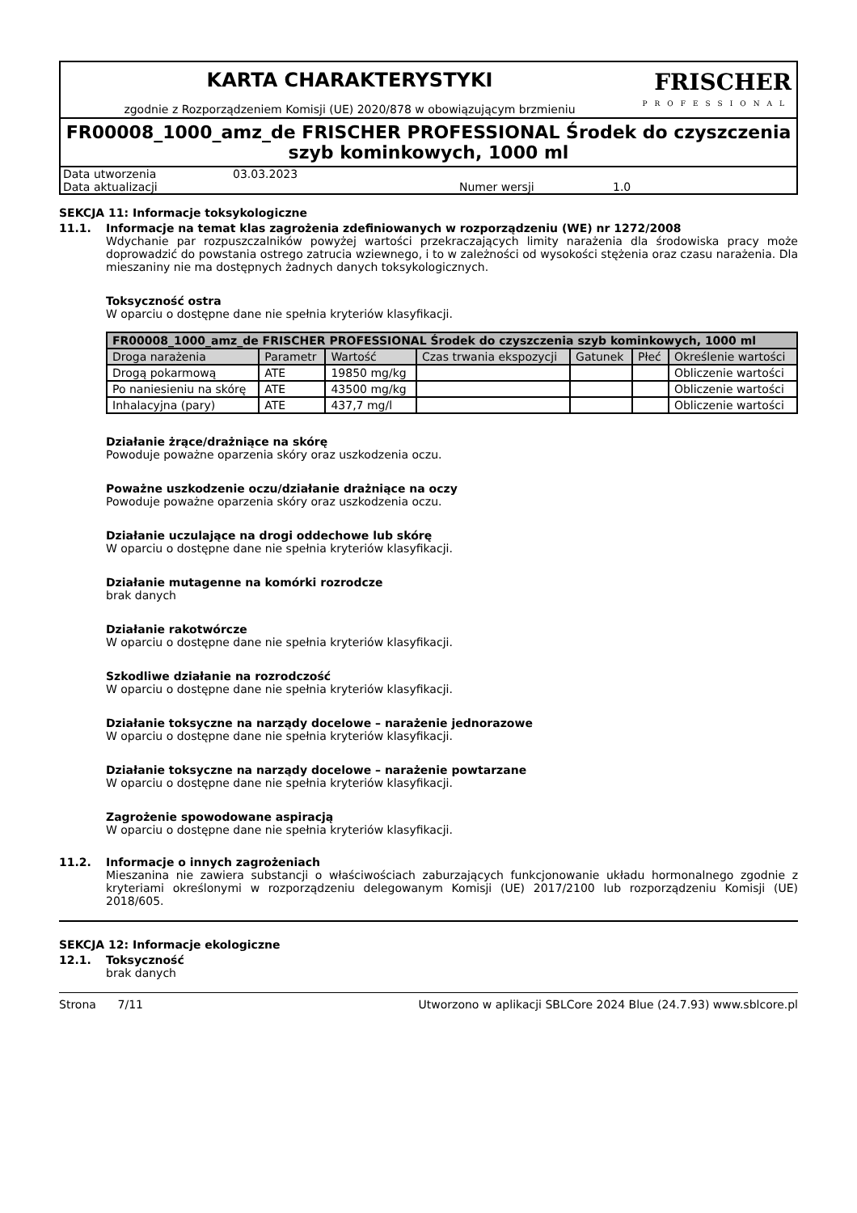KARTA CHARAKTERYSTYKI
zgodnie z Rozporządzeniem Komisji (UE) 2020/878 w obowiązującym brzmieniu
FRISCHER
PROFESSIONAL
FR00008_1000_amz_de FRISCHER PROFESSIONAL Środek do czyszczenia szyb kominkowych, 1000 ml
Data utworzenia
03.03.2023
Data aktualizacji
Numer wersji
1.0
SEKCJA 11: Informacje toksykologiczne
11.1. Informacje na temat klas zagrożenia zdefiniowanych w rozporządzeniu (WE) nr 1272/2008
Wdychanie par rozpuszczalników powyżej wartości przekraczających limity narażenia dla środowiska pracy może doprowadzić do powstania ostrego zatrucia wziewnego, i to w zależności od wysokości stężenia oraz czasu narażenia. Dla mieszaniny nie ma dostępnych żadnych danych toksykologicznych.
Toksyczność ostra
W oparciu o dostępne dane nie spełnia kryteriów klasyfikacji.
| FR00008_1000_amz_de FRISCHER PROFESSIONAL Środek do czyszczenia szyb kominkowych, 1000 ml | | | | | | |
| --- | --- | --- | --- | --- | --- | --- |
| Droga narażenia | Parametr | Wartość | Czas trwania ekspozycji | Gatunek | Płeć | Określenie wartości |
| Drogą pokarmową | ATE | 19850 mg/kg | | | | Obliczenie wartości |
| Po naniesieniu na skórę | ATE | 43500 mg/kg | | | | Obliczenie wartości |
| Inhalacyjna (pary) | ATE | 437,7 mg/l | | | | Obliczenie wartości |
Działanie żrące/drażniące na skórę
Powoduje poważne oparzenia skóry oraz uszkodzenia oczu.
Poważne uszkodzenie oczu/działanie drażniące na oczy
Powoduje poważne oparzenia skóry oraz uszkodzenia oczu.
Działanie uczulające na drogi oddechowe lub skórę
W oparciu o dostępne dane nie spełnia kryteriów klasyfikacji.
Działanie mutagenne na komórki rozrodcze
brak danych
Działanie rakotwórcze
W oparciu o dostępne dane nie spełnia kryteriów klasyfikacji.
Szkodliwe działanie na rozrodczość
W oparciu o dostępne dane nie spełnia kryteriów klasyfikacji.
Działanie toksyczne na narządy docelowe – narażenie jednorazowe
W oparciu o dostępne dane nie spełnia kryteriów klasyfikacji.
Działanie toksyczne na narządy docelowe – narażenie powtarzane
W oparciu o dostępne dane nie spełnia kryteriów klasyfikacji.
Zagrożenie spowodowane aspiracją
W oparciu o dostępne dane nie spełnia kryteriów klasyfikacji.
11.2. Informacje o innych zagrożeniach
Mieszanina nie zawiera substancji o właściwościach zaburzających funkcjonowanie układu hormonalnego zgodnie z kryteriami określonymi w rozporządzeniu delegowanym Komisji (UE) 2017/2100 lub rozporządzeniu Komisji (UE) 2018/605.
SEKCJA 12: Informacje ekologiczne
12.1. Toksyczność
brak danych
Strona 7/11 Utworzono w aplikacji SBLCore 2024 Blue (24.7.93) www.sblcore.pl